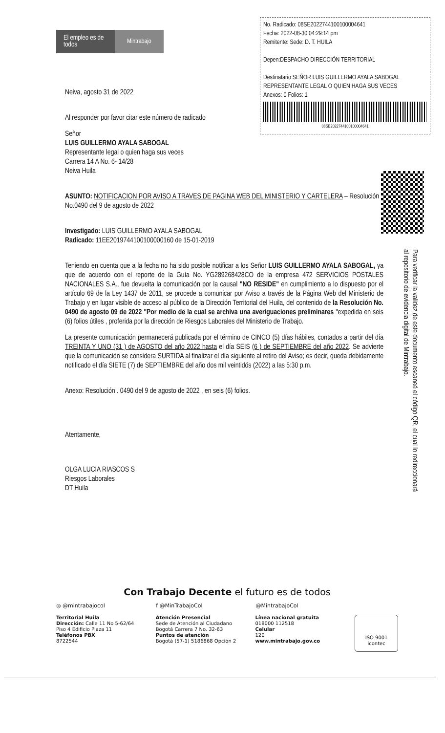El empleo es de todos
Mintrabajo
No. Radicado: 08SE2022744100100004641
Fecha: 2022-08-30 04:29:14 pm
Remitente: Sede: D. T. HUILA
Depen:DESPACHO DIRECCIÓN TERRITORIAL
Destinatario SEÑOR LUIS GUILLERMO AYALA SABOGAL
REPRESENTANTE LEGAL O QUIEN HAGA SUS VECES
Anexos: 0 Folios: 1
08SE2022744100100004641
Neiva, agosto 31 de 2022
Al responder por favor citar este número de radicado
Señor
LUIS GUILLERMO AYALA SABOGAL
Representante legal o quien haga sus veces
Carrera 14 A No. 6- 14/28
Neiva Huila
ASUNTO: NOTIFICACION POR AVISO A TRAVES DE PAGINA WEB DEL MINISTERIO Y CARTELERA – Resolución No.0490 del 9 de agosto de 2022
Investigado: LUIS GUILLERMO AYALA SABOGAL
Radicado: 11EE2019744100100000160 de 15-01-2019
Teniendo en cuenta que a la fecha no ha sido posible notificar a los Señor LUIS GUILLERMO AYALA SABOGAL, ya que de acuerdo con el reporte de la Guía No. YG289268428CO de la empresa 472 SERVICIOS POSTALES NACIONALES S.A., fue devuelta la comunicación por la causal "NO RESIDE" en cumplimiento a lo dispuesto por el artículo 69 de la Ley 1437 de 2011, se procede a comunicar por Aviso a través de la Página Web del Ministerio de Trabajo y en lugar visible de acceso al público de la Dirección Territorial del Huila, del contenido de la Resolución No. 0490 de agosto 09 de 2022 "Por medio de la cual se archiva una averiguaciones preliminares "expedida en seis (6) folios útiles , proferida por la dirección de Riesgos Laborales del Ministerio de Trabajo.
La presente comunicación permanecerá publicada por el término de CINCO (5) días hábiles, contados a partir del día TREINTA Y UNO (31 ) de AGOSTO del año 2022 hasta el día SEIS (6 ) de SEPTIEMBRE del año 2022. Se advierte que la comunicación se considera SURTIDA al finalizar el día siguiente al retiro del Aviso; es decir, queda debidamente notificado el día SIETE (7) de SEPTIEMBRE del año dos mil veintidós (2022) a las 5:30 p.m.
Anexo: Resolución . 0490 del 9 de agosto de 2022 , en seis (6) folios.
Atentamente,
OLGA LUCIA RIASCOS S
Riesgos Laborales
DT Huila
Para verificar la validez de este documento escaneé el código QR, el cual lo redireccionará al repositorio de evidencia digital de Mintrabajo.
Con Trabajo Decente el futuro es de todos
◎ @mintrabajocol f @MinTrabajoCol @MintrabajoCol
Territorial Huila
Dirección: Calle 11 No 5-62/64
Piso 4 Edificio Plaza 11
Teléfonos PBX
8722544
Atención Presencial
Sede de Atención al Ciudadano
Bogotá Carrera 7 No. 32-63
Puntos de atención
Bogotá (57-1) 5186868 Opción 2
Línea nacional gratuita
018000 112518
Celular
120
www.mintrabajo.gov.co
ISO 9001
icontec